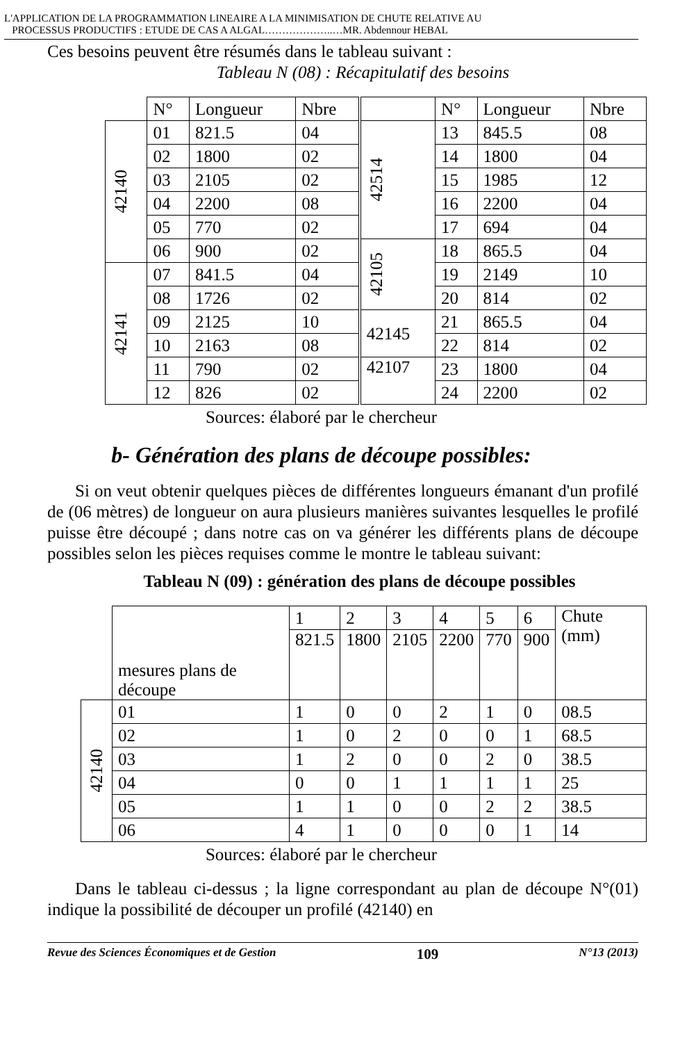L'APPLICATION DE LA PROGRAMMATION LINEAIRE A LA MINIMISATION DE CHUTE RELATIVE AU
PROCESSUS PRODUCTIFS : ETUDE DE CAS A ALGAL………………..…MR. Abdennour HEBAL
Ces besoins peuvent être résumés dans le tableau suivant :
Tableau N (08) : Récapitulatif des besoins
| | N° | Longueur | Nbre | | N° | Longueur | Nbre |
| --- | --- | --- | --- | --- | --- | --- | --- |
| 42140 | 01 | 821.5 | 04 | 42514 | 13 | 845.5 | 08 |
| | 02 | 1800 | 02 | | 14 | 1800 | 04 |
| | 03 | 2105 | 02 | | 15 | 1985 | 12 |
| | 04 | 2200 | 08 | | 16 | 2200 | 04 |
| | 05 | 770 | 02 | | 17 | 694 | 04 |
| | 06 | 900 | 02 | 42105 | 18 | 865.5 | 04 |
| 42141 | 07 | 841.5 | 04 | | 19 | 2149 | 10 |
| | 08 | 1726 | 02 | | 20 | 814 | 02 |
| | 09 | 2125 | 10 | 42145 | 21 | 865.5 | 04 |
| | 10 | 2163 | 08 | | 22 | 814 | 02 |
| | 11 | 790 | 02 | 42107 | 23 | 1800 | 04 |
| | 12 | 826 | 02 | | 24 | 2200 | 02 |
Sources: élaboré par le chercheur
b- Génération des plans de découpe possibles:
Si on veut obtenir quelques pièces de différentes longueurs émanant d'un profilé de (06 mètres) de longueur on aura plusieurs manières suivantes lesquelles le profilé puisse être découpé ; dans notre cas on va générer les différents plans de découpe possibles selon les pièces requises comme le montre le tableau suivant:
Tableau N (09) : génération des plans de découpe possibles
| | mesures plans de découpe | 1 | 2 | 3 | 4 | 5 | 6 | Chute (mm) |
| --- | --- | --- | --- | --- | --- | --- | --- | --- |
| | | 821.5 | 1800 | 2105 | 2200 | 770 | 900 | |
| 42140 | 01 | 1 | 0 | 0 | 2 | 1 | 0 | 08.5 |
| | 02 | 1 | 0 | 2 | 0 | 0 | 1 | 68.5 |
| | 03 | 1 | 2 | 0 | 0 | 2 | 0 | 38.5 |
| | 04 | 0 | 0 | 1 | 1 | 1 | 1 | 25 |
| | 05 | 1 | 1 | 0 | 0 | 2 | 2 | 38.5 |
| | 06 | 4 | 1 | 0 | 0 | 0 | 1 | 14 |
Sources: élaboré par le chercheur
Dans le tableau ci-dessus ; la ligne correspondant au plan de découpe N°(01) indique la possibilité de découper un profilé (42140) en
Revue des Sciences Économiques et de Gestion 109 N°13 (2013)